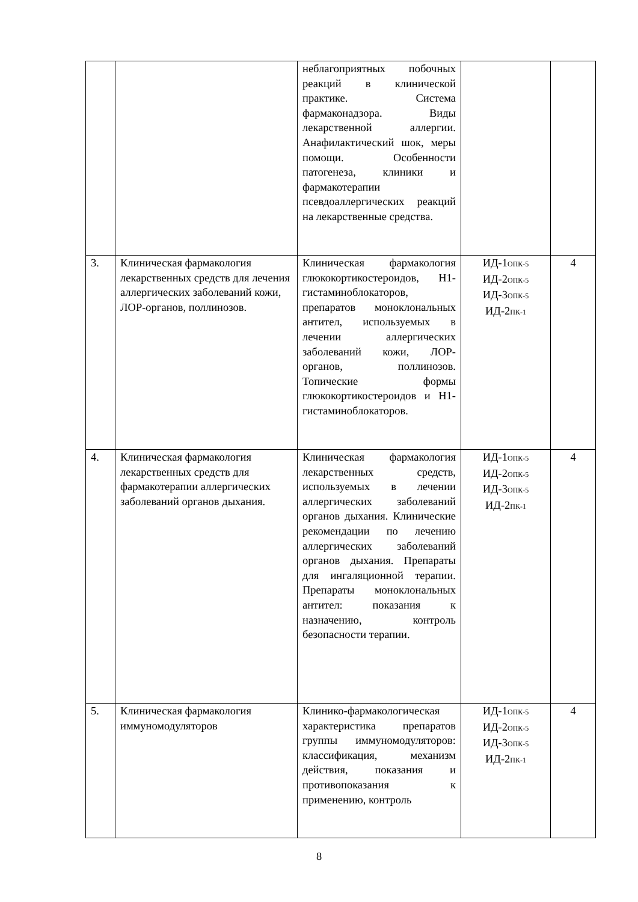| | | неблагоприятных побочных реакций в клинической практике. Система фармаконадзора. Виды лекарственной аллергии. Анафилактический шок, меры помощи. Особенности патогенеза, клиники и фармакотерапии псевдоаллергических реакций на лекарственные средства. | | |
| 3. | Клиническая фармакология лекарственных средств для лечения аллергических заболеваний кожи, ЛОР-органов, поллинозов. | Клиническая фармакология глюкокортикостероидов, Н1-гистаминоблокаторов, препаратов моноклональных антител, используемых в лечении аллергических заболеваний кожи, ЛОР-органов, поллинозов. Топические формы глюкокортикостероидов и Н1- гистаминоблокаторов. | ИД-1<sub>ОПК-5</sub> ИД-2<sub>ОПК-5</sub> ИД-3<sub>ОПК-5</sub> ИД-2<sub>ПК-1</sub> | 4 |
| 4. | Клиническая фармакология лекарственных средств для фармакотерапии аллергических заболеваний органов дыхания. | Клиническая фармакология лекарственных средств, используемых в лечении аллергических заболеваний органов дыхания. Клинические рекомендации по лечению аллергических заболеваний органов дыхания. Препараты для ингаляционной терапии. Препараты моноклональных антител: показания к назначению, контроль безопасности терапии. | ИД-1<sub>ОПК-5</sub> ИД-2<sub>ОПК-5</sub> ИД-3<sub>ОПК-5</sub> ИД-2<sub>ПК-1</sub> | 4 |
| 5. | Клиническая фармакология иммуномодуляторов | Клинико-фармакологическая характеристика препаратов группы иммуномодуляторов: классификация, механизм действия, показания и противопоказания к применению, контроль | ИД-1<sub>ОПК-5</sub> ИД-2<sub>ОПК-5</sub> ИД-3<sub>ОПК-5</sub> ИД-2<sub>ПК-1</sub> | 4 |
8